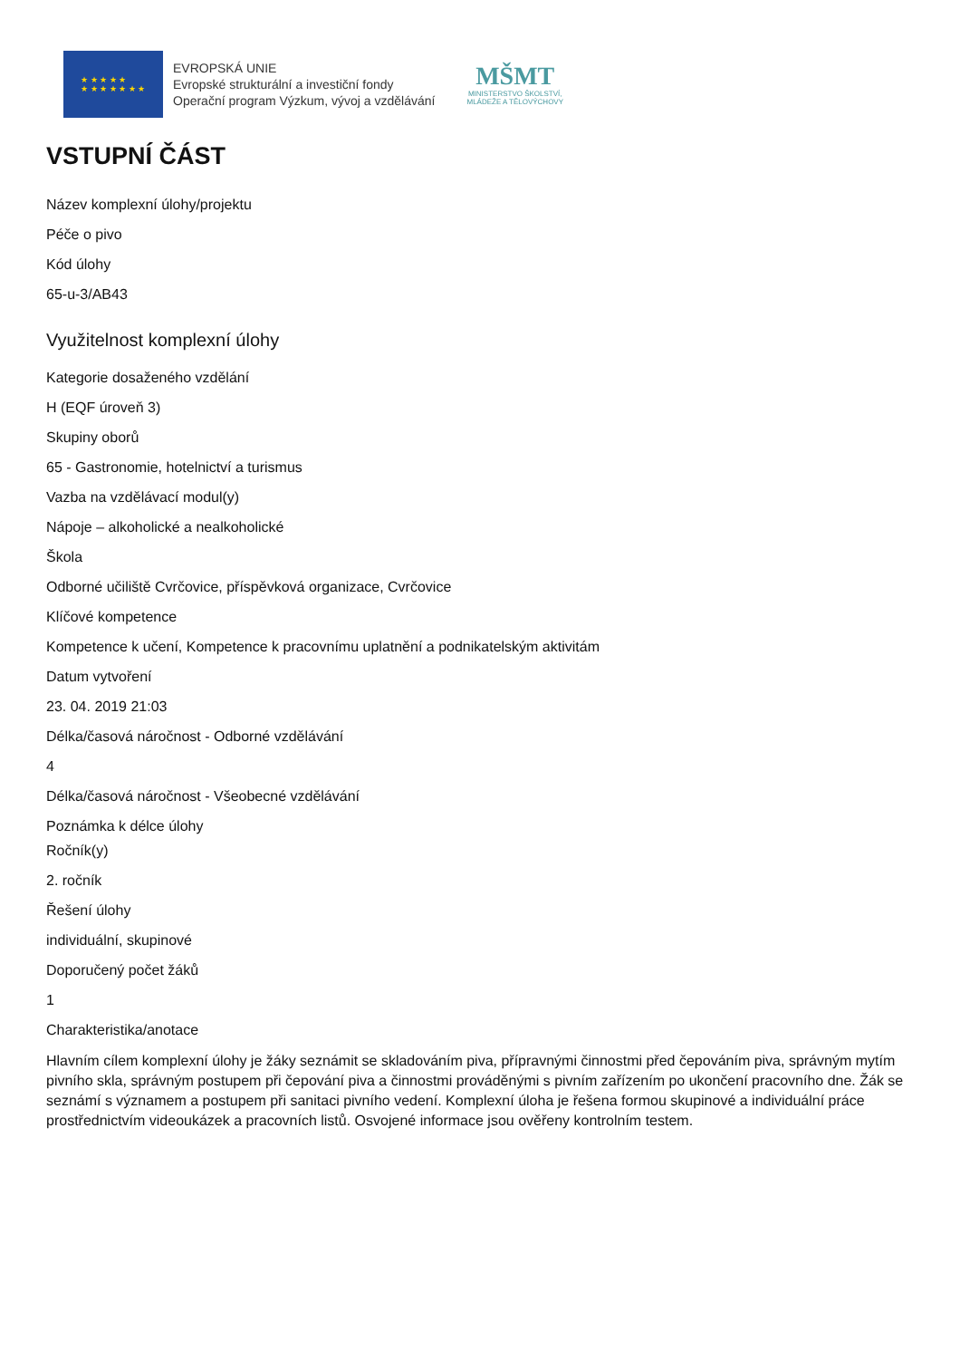★ ★ ★ ★ ★
★ ★ ★ ★ ★ ★ ★
EVROPSKÁ UNIE
Evropské strukturální a investiční fondy
Operační program Výzkum, vývoj a vzdělávání
MŠMT
MINISTERSTVO ŠKOLSTVÍ,
MLÁDEŽE A TĚLOVÝCHOVY
VSTUPNÍ ČÁST
Název komplexní úlohy/projektu
Péče o pivo
Kód úlohy
65-u-3/AB43
Využitelnost komplexní úlohy
Kategorie dosaženého vzdělání
H (EQF úroveň 3)
Skupiny oborů
65 - Gastronomie, hotelnictví a turismus
Vazba na vzdělávací modul(y)
Nápoje – alkoholické a nealkoholické
Škola
Odborné učiliště Cvrčovice, příspěvková organizace, Cvrčovice
Klíčové kompetence
Kompetence k učení, Kompetence k pracovnímu uplatnění a podnikatelským aktivitám
Datum vytvoření
23. 04. 2019 21:03
Délka/časová náročnost - Odborné vzdělávání
4
Délka/časová náročnost - Všeobecné vzdělávání
Poznámka k délce úlohy
Ročník(y)
2. ročník
Řešení úlohy
individuální, skupinové
Doporučený počet žáků
1
Charakteristika/anotace
Hlavním cílem komplexní úlohy je žáky seznámit se skladováním piva, přípravnými činnostmi před čepováním piva, správným mytím pivního skla, správným postupem při čepování piva a činnostmi prováděnými s pivním zařízením po ukončení pracovního dne. Žák se seznámí s významem a postupem při sanitaci pivního vedení. Komplexní úloha je řešena formou skupinové a individuální práce prostřednictvím videoukázek a pracovních listů. Osvojené informace jsou ověřeny kontrolním testem.